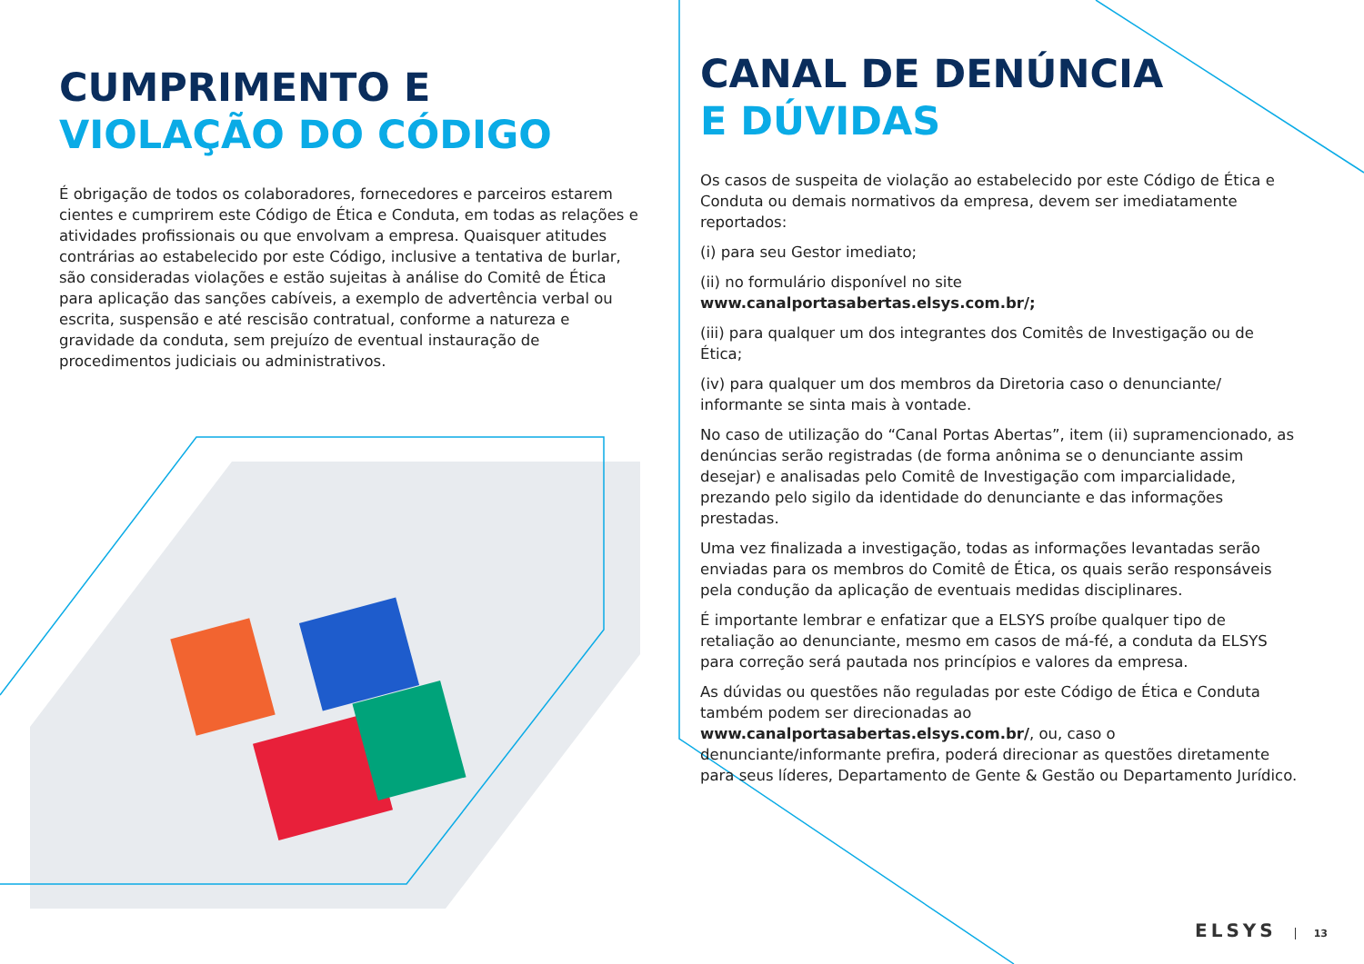CUMPRIMENTO E
VIOLAÇÃO DO CÓDIGO
É obrigação de todos os colaboradores, fornecedores e parceiros estarem cientes e cumprirem este Código de Ética e Conduta, em todas as relações e atividades profissionais ou que envolvam a empresa. Quaisquer atitudes contrárias ao estabelecido por este Código, inclusive a tentativa de burlar, são consideradas violações e estão sujeitas à análise do Comitê de Ética para aplicação das sanções cabíveis, a exemplo de advertência verbal ou escrita, suspensão e até rescisão contratual, conforme a natureza e gravidade da conduta, sem prejuízo de eventual instauração de procedimentos judiciais ou administrativos.
CANAL DE DENÚNCIA
E DÚVIDAS
Os casos de suspeita de violação ao estabelecido por este Código de Ética e Conduta ou demais normativos da empresa, devem ser imediatamente reportados:
(i) para seu Gestor imediato;
(ii) no formulário disponível no site www.canalportasabertas.elsys.com.br/;
(iii) para qualquer um dos integrantes dos Comitês de Investigação ou de Ética;
(iv) para qualquer um dos membros da Diretoria caso o denunciante/ informante se sinta mais à vontade.
No caso de utilização do “Canal Portas Abertas”, item (ii) supramencionado, as denúncias serão registradas (de forma anônima se o denunciante assim desejar) e analisadas pelo Comitê de Investigação com imparcialidade, prezando pelo sigilo da identidade do denunciante e das informações prestadas.
Uma vez finalizada a investigação, todas as informações levantadas serão enviadas para os membros do Comitê de Ética, os quais serão responsáveis pela condução da aplicação de eventuais medidas disciplinares.
É importante lembrar e enfatizar que a ELSYS proíbe qualquer tipo de retaliação ao denunciante, mesmo em casos de má-fé, a conduta da ELSYS para correção será pautada nos princípios e valores da empresa.
As dúvidas ou questões não reguladas por este Código de Ética e Conduta também podem ser direcionadas ao www.canalportasabertas.elsys.com.br/, ou, caso o denunciante/informante prefira, poderá direcionar as questões diretamente para seus líderes, Departamento de Gente & Gestão ou Departamento Jurídico.
ELSYS 13